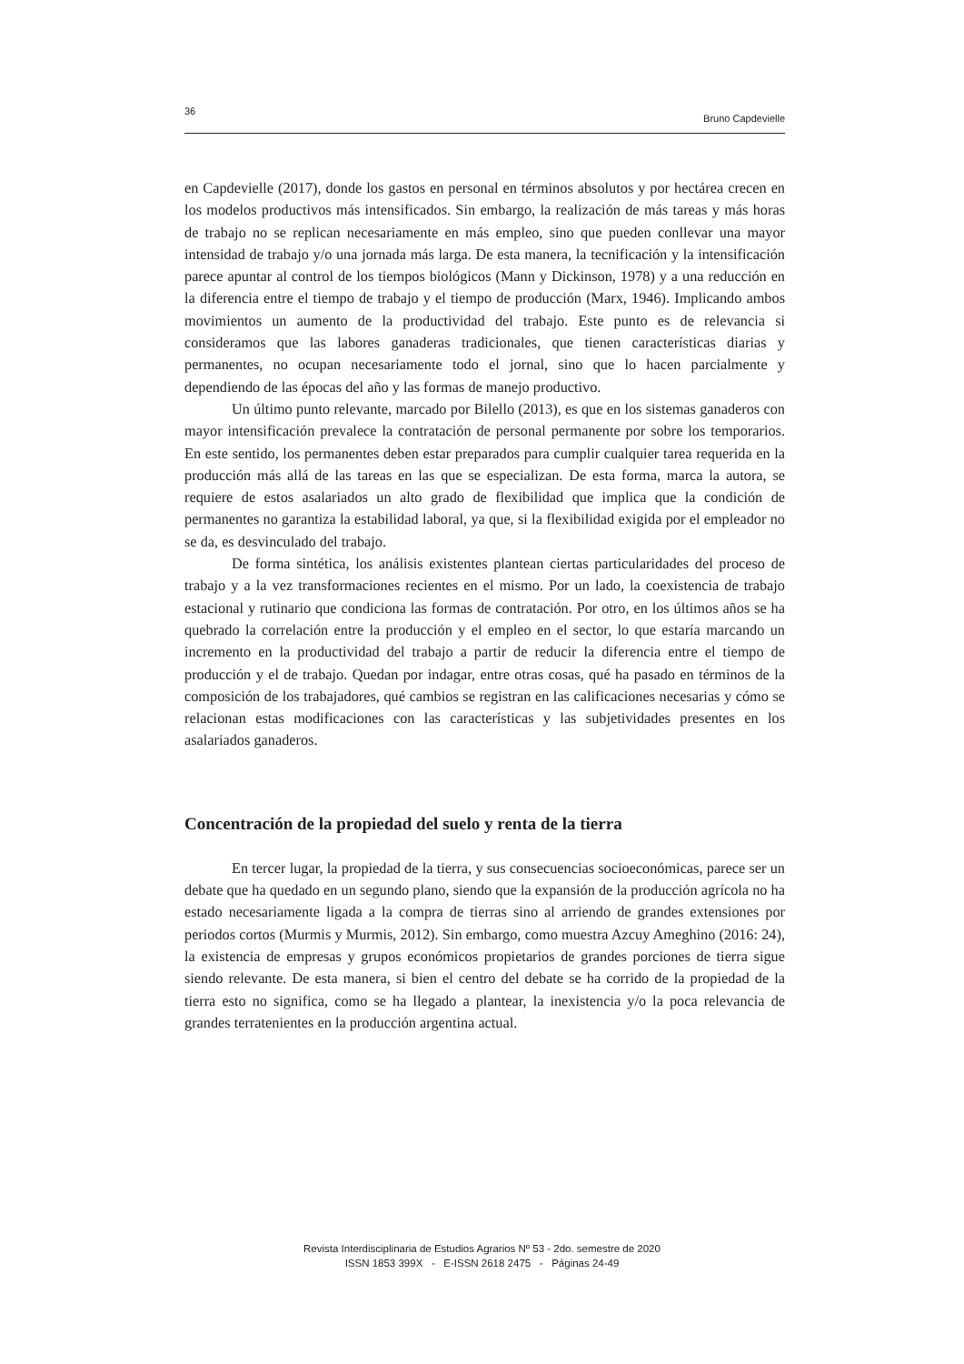36 Bruno Capdevielle
en Capdevielle (2017), donde los gastos en personal en términos absolutos y por hectárea crecen en los modelos productivos más intensificados. Sin embargo, la realización de más tareas y más horas de trabajo no se replican necesariamente en más empleo, sino que pueden conllevar una mayor intensidad de trabajo y/o una jornada más larga. De esta manera, la tecnificación y la intensificación parece apuntar al control de los tiempos biológicos (Mann y Dickinson, 1978) y a una reducción en la diferencia entre el tiempo de trabajo y el tiempo de producción (Marx, 1946). Implicando ambos movimientos un aumento de la productividad del trabajo. Este punto es de relevancia si consideramos que las labores ganaderas tradicionales, que tienen características diarias y permanentes, no ocupan necesariamente todo el jornal, sino que lo hacen parcialmente y dependiendo de las épocas del año y las formas de manejo productivo.
Un último punto relevante, marcado por Bilello (2013), es que en los sistemas ganaderos con mayor intensificación prevalece la contratación de personal permanente por sobre los temporarios. En este sentido, los permanentes deben estar preparados para cumplir cualquier tarea requerida en la producción más allá de las tareas en las que se especializan. De esta forma, marca la autora, se requiere de estos asalariados un alto grado de flexibilidad que implica que la condición de permanentes no garantiza la estabilidad laboral, ya que, si la flexibilidad exigida por el empleador no se da, es desvinculado del trabajo.
De forma sintética, los análisis existentes plantean ciertas particularidades del proceso de trabajo y a la vez transformaciones recientes en el mismo. Por un lado, la coexistencia de trabajo estacional y rutinario que condiciona las formas de contratación. Por otro, en los últimos años se ha quebrado la correlación entre la producción y el empleo en el sector, lo que estaría marcando un incremento en la productividad del trabajo a partir de reducir la diferencia entre el tiempo de producción y el de trabajo. Quedan por indagar, entre otras cosas, qué ha pasado en términos de la composición de los trabajadores, qué cambios se registran en las calificaciones necesarias y cómo se relacionan estas modificaciones con las características y las subjetividades presentes en los asalariados ganaderos.
Concentración de la propiedad del suelo y renta de la tierra
En tercer lugar, la propiedad de la tierra, y sus consecuencias socioeconómicas, parece ser un debate que ha quedado en un segundo plano, siendo que la expansión de la producción agrícola no ha estado necesariamente ligada a la compra de tierras sino al arriendo de grandes extensiones por periodos cortos (Murmis y Murmis, 2012). Sin embargo, como muestra Azcuy Ameghino (2016: 24), la existencia de empresas y grupos económicos propietarios de grandes porciones de tierra sigue siendo relevante. De esta manera, si bien el centro del debate se ha corrido de la propiedad de la tierra esto no significa, como se ha llegado a plantear, la inexistencia y/o la poca relevancia de grandes terratenientes en la producción argentina actual.
Revista Interdisciplinaria de Estudios Agrarios Nº 53 - 2do. semestre de 2020
ISSN 1853 399X - E-ISSN 2618 2475 - Páginas 24-49